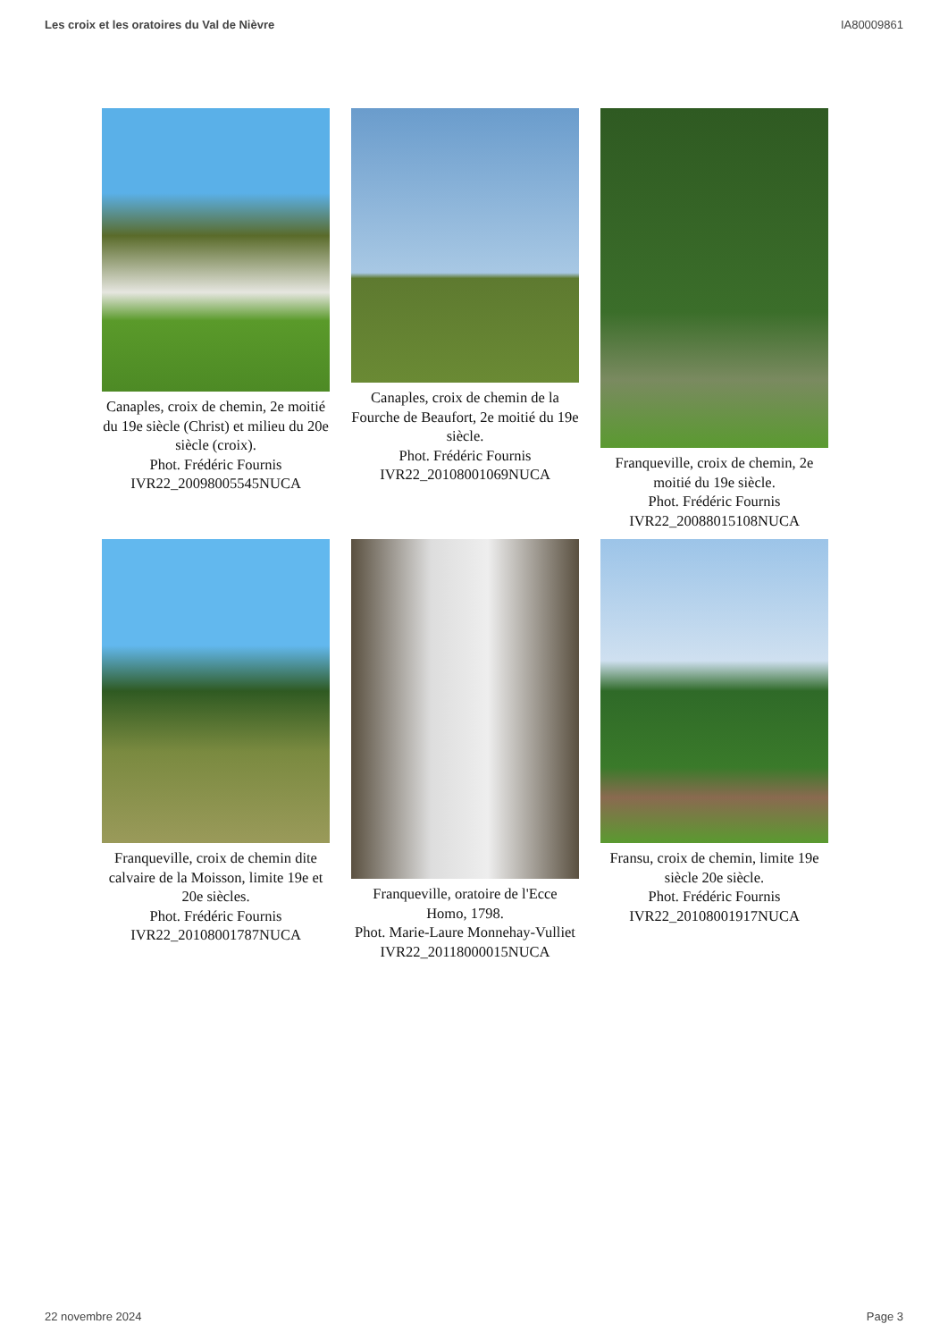Les croix et les oratoires du Val de Nièvre IA80009861
Canaples, croix de chemin, 2e moitié du 19e siècle (Christ) et milieu du 20e siècle (croix).
Phot. Frédéric Fournis
IVR22_20098005545NUCA
Canaples, croix de chemin de la Fourche de Beaufort, 2e moitié du 19e siècle.
Phot. Frédéric Fournis
IVR22_20108001069NUCA
Franqueville, croix de chemin, 2e moitié du 19e siècle.
Phot. Frédéric Fournis
IVR22_20088015108NUCA
Franqueville, croix de chemin dite calvaire de la Moisson, limite 19e et 20e siècles.
Phot. Frédéric Fournis
IVR22_20108001787NUCA
Franqueville, oratoire de l'Ecce Homo, 1798.
Phot. Marie-Laure Monnehay-Vulliet
IVR22_20118000015NUCA
Fransu, croix de chemin, limite 19e siècle 20e siècle.
Phot. Frédéric Fournis
IVR22_20108001917NUCA
22 novembre 2024 Page 3